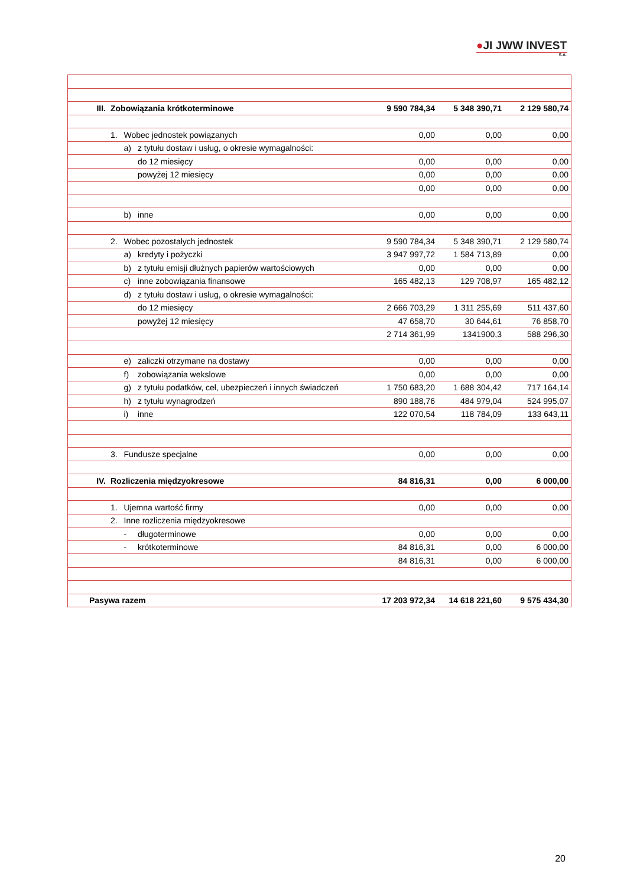●JI JWW INVEST
S.A.
| III. | Zobowiązania krótkoterminowe | | | 9 590 784,34 | 5 348 390,71 | 2 129 580,74 |
| | 1. | Wobec jednostek powiązanych | | 0,00 | 0,00 | 0,00 |
| | | a) | z tytułu dostaw i usług, o okresie wymagalności: | | | |
| | | | do 12 miesięcy | 0,00 | 0,00 | 0,00 |
| | | | powyżej 12 miesięcy | 0,00 | 0,00 | 0,00 |
| | | | | 0,00 | 0,00 | 0,00 |
| | | b) | inne | 0,00 | 0,00 | 0,00 |
| | 2. | Wobec pozostałych jednostek | | 9 590 784,34 | 5 348 390,71 | 2 129 580,74 |
| | | a) | kredyty i pożyczki | 3 947 997,72 | 1 584 713,89 | 0,00 |
| | | b) | z tytułu emisji dłużnych papierów wartościowych | 0,00 | 0,00 | 0,00 |
| | | c) | inne zobowiązania finansowe | 165 482,13 | 129 708,97 | 165 482,12 |
| | | d) | z tytułu dostaw i usług, o okresie wymagalności: | | | |
| | | | do 12 miesięcy | 2 666 703,29 | 1 311 255,69 | 511 437,60 |
| | | | powyżej 12 miesięcy | 47 658,70 | 30 644,61 | 76 858,70 |
| | | | | 2 714 361,99 | 1341900,3 | 588 296,30 |
| | | e) | zaliczki otrzymane na dostawy | 0,00 | 0,00 | 0,00 |
| | | f) | zobowiązania wekslowe | 0,00 | 0,00 | 0,00 |
| | | g) | z tytułu podatków, ceł, ubezpieczeń i innych świadczeń | 1 750 683,20 | 1 688 304,42 | 717 164,14 |
| | | h) | z tytułu wynagrodzeń | 890 188,76 | 484 979,04 | 524 995,07 |
| | | i) | inne | 122 070,54 | 118 784,09 | 133 643,11 |
| | 3. | Fundusze specjalne | | 0,00 | 0,00 | 0,00 |
| IV. | Rozliczenia międzyokresowe | | | 84 816,31 | 0,00 | 6 000,00 |
| | 1. | Ujemna wartość firmy | | 0,00 | 0,00 | 0,00 |
| | 2. | Inne rozliczenia międzyokresowe | | | | |
| | | - | długoterminowe | 0,00 | 0,00 | 0,00 |
| | | - | krótkoterminowe | 84 816,31 | 0,00 | 6 000,00 |
| | | | | 84 816,31 | 0,00 | 6 000,00 |
| Pasywa razem | | | | 17 203 972,34 | 14 618 221,60 | 9 575 434,30 |
20